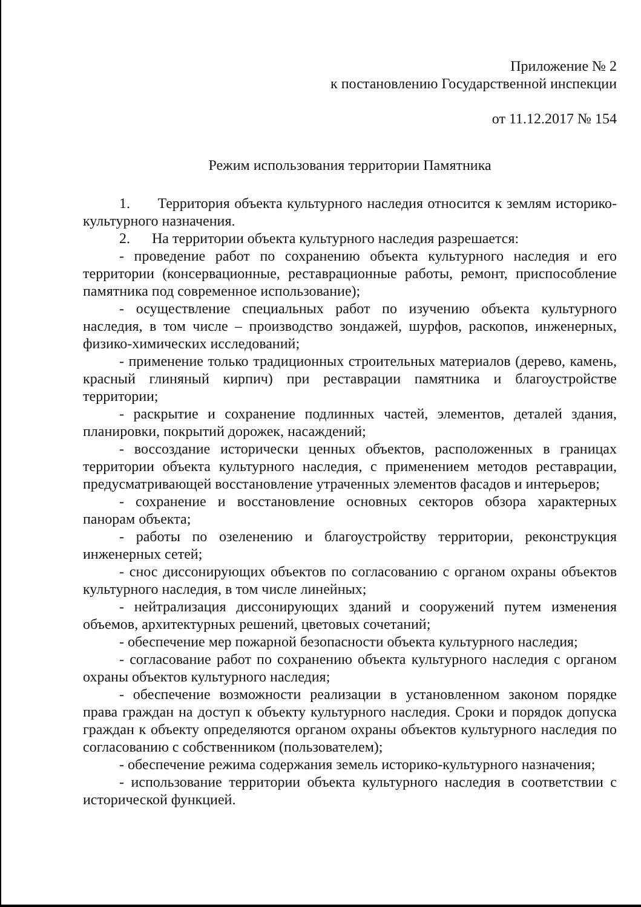Приложение № 2
к постановлению Государственной инспекции
от 11.12.2017 № 154
Режим использования территории Памятника
1. Территория объекта культурного наследия относится к землям историко-культурного назначения.
2. На территории объекта культурного наследия разрешается:
- проведение работ по сохранению объекта культурного наследия и его территории (консервационные, реставрационные работы, ремонт, приспособление памятника под современное использование);
- осуществление специальных работ по изучению объекта культурного наследия, в том числе – производство зондажей, шурфов, раскопов, инженерных, физико-химических исследований;
- применение только традиционных строительных материалов (дерево, камень, красный глиняный кирпич) при реставрации памятника и благоустройстве территории;
- раскрытие и сохранение подлинных частей, элементов, деталей здания, планировки, покрытий дорожек, насаждений;
- воссоздание исторически ценных объектов, расположенных в границах территории объекта культурного наследия, с применением методов реставрации, предусматривающей восстановление утраченных элементов фасадов и интерьеров;
- сохранение и восстановление основных секторов обзора характерных панорам объекта;
- работы по озеленению и благоустройству территории, реконструкция инженерных сетей;
- снос диссонирующих объектов по согласованию с органом охраны объектов культурного наследия, в том числе линейных;
- нейтрализация диссонирующих зданий и сооружений путем изменения объемов, архитектурных решений, цветовых сочетаний;
- обеспечение мер пожарной безопасности объекта культурного наследия;
- согласование работ по сохранению объекта культурного наследия с органом охраны объектов культурного наследия;
- обеспечение возможности реализации в установленном законом порядке права граждан на доступ к объекту культурного наследия. Сроки и порядок допуска граждан к объекту определяются органом охраны объектов культурного наследия по согласованию с собственником (пользователем);
- обеспечение режима содержания земель историко-культурного назначения;
- использование территории объекта культурного наследия в соответствии с исторической функцией.